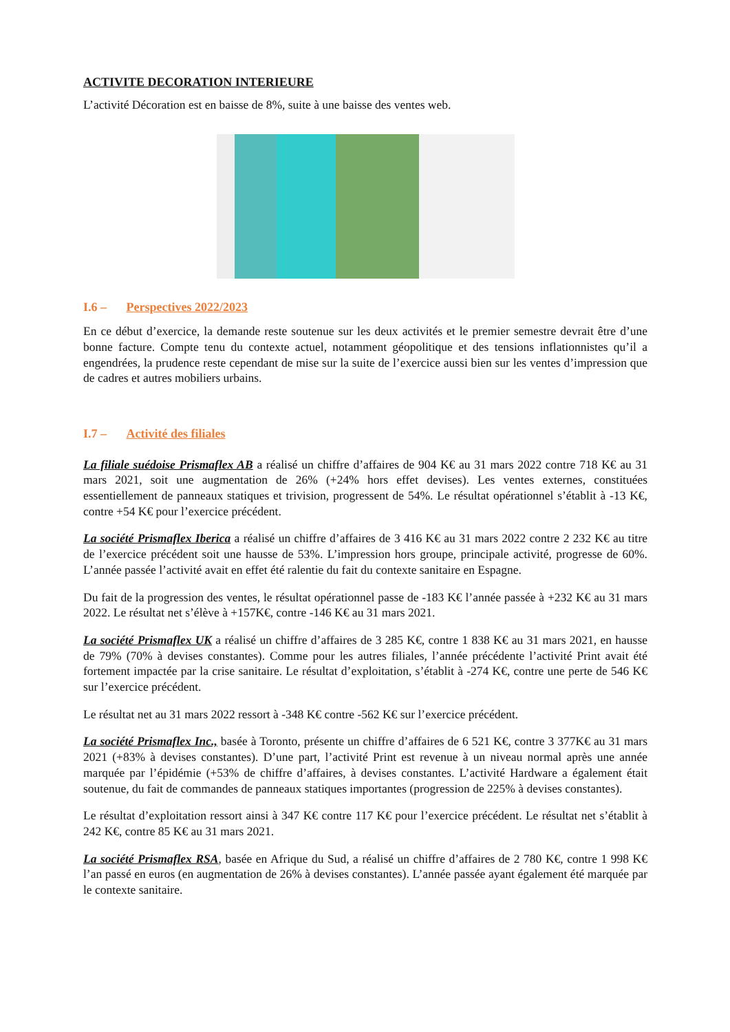ACTIVITE DECORATION INTERIEURE
L’activité Décoration est en baisse de 8%, suite à une baisse des ventes web.
I.6 – Perspectives 2022/2023
En ce début d’exercice, la demande reste soutenue sur les deux activités et le premier semestre devrait être d’une bonne facture. Compte tenu du contexte actuel, notamment géopolitique et des tensions inflationnistes qu’il a engendrées, la prudence reste cependant de mise sur la suite de l’exercice aussi bien sur les ventes d’impression que de cadres et autres mobiliers urbains.
I.7 – Activité des filiales
La filiale suédoise Prismaflex AB a réalisé un chiffre d’affaires de 904 K€ au 31 mars 2022 contre 718 K€ au 31 mars 2021, soit une augmentation de 26% (+24% hors effet devises). Les ventes externes, constituées essentiellement de panneaux statiques et trivision, progressent de 54%. Le résultat opérationnel s’établit à -13 K€, contre +54 K€ pour l’exercice précédent.
La société Prismaflex Iberica a réalisé un chiffre d’affaires de 3 416 K€ au 31 mars 2022 contre 2 232 K€ au titre de l’exercice précédent soit une hausse de 53%. L’impression hors groupe, principale activité, progresse de 60%. L’année passée l’activité avait en effet été ralentie du fait du contexte sanitaire en Espagne.
Du fait de la progression des ventes, le résultat opérationnel passe de -183 K€ l’année passée à +232 K€ au 31 mars 2022. Le résultat net s’élève à +157K€, contre -146 K€ au 31 mars 2021.
La société Prismaflex UK a réalisé un chiffre d’affaires de 3 285 K€, contre 1 838 K€ au 31 mars 2021, en hausse de 79% (70% à devises constantes). Comme pour les autres filiales, l’année précédente l’activité Print avait été fortement impactée par la crise sanitaire. Le résultat d’exploitation, s’établit à -274 K€, contre une perte de 546 K€ sur l’exercice précédent.
Le résultat net au 31 mars 2022 ressort à -348 K€ contre -562 K€ sur l’exercice précédent.
La société Prismaflex Inc., basée à Toronto, présente un chiffre d’affaires de 6 521 K€, contre 3 377K€ au 31 mars 2021 (+83% à devises constantes). D’une part, l’activité Print est revenue à un niveau normal après une année marquée par l’épidémie (+53% de chiffre d’affaires, à devises constantes. L’activité Hardware a également était soutenue, du fait de commandes de panneaux statiques importantes (progression de 225% à devises constantes).
Le résultat d’exploitation ressort ainsi à 347 K€ contre 117 K€ pour l’exercice précédent. Le résultat net s’établit à 242 K€, contre 85 K€ au 31 mars 2021.
La société Prismaflex RSA, basée en Afrique du Sud, a réalisé un chiffre d’affaires de 2 780 K€, contre 1 998 K€ l’an passé en euros (en augmentation de 26% à devises constantes). L’année passée ayant également été marquée par le contexte sanitaire.